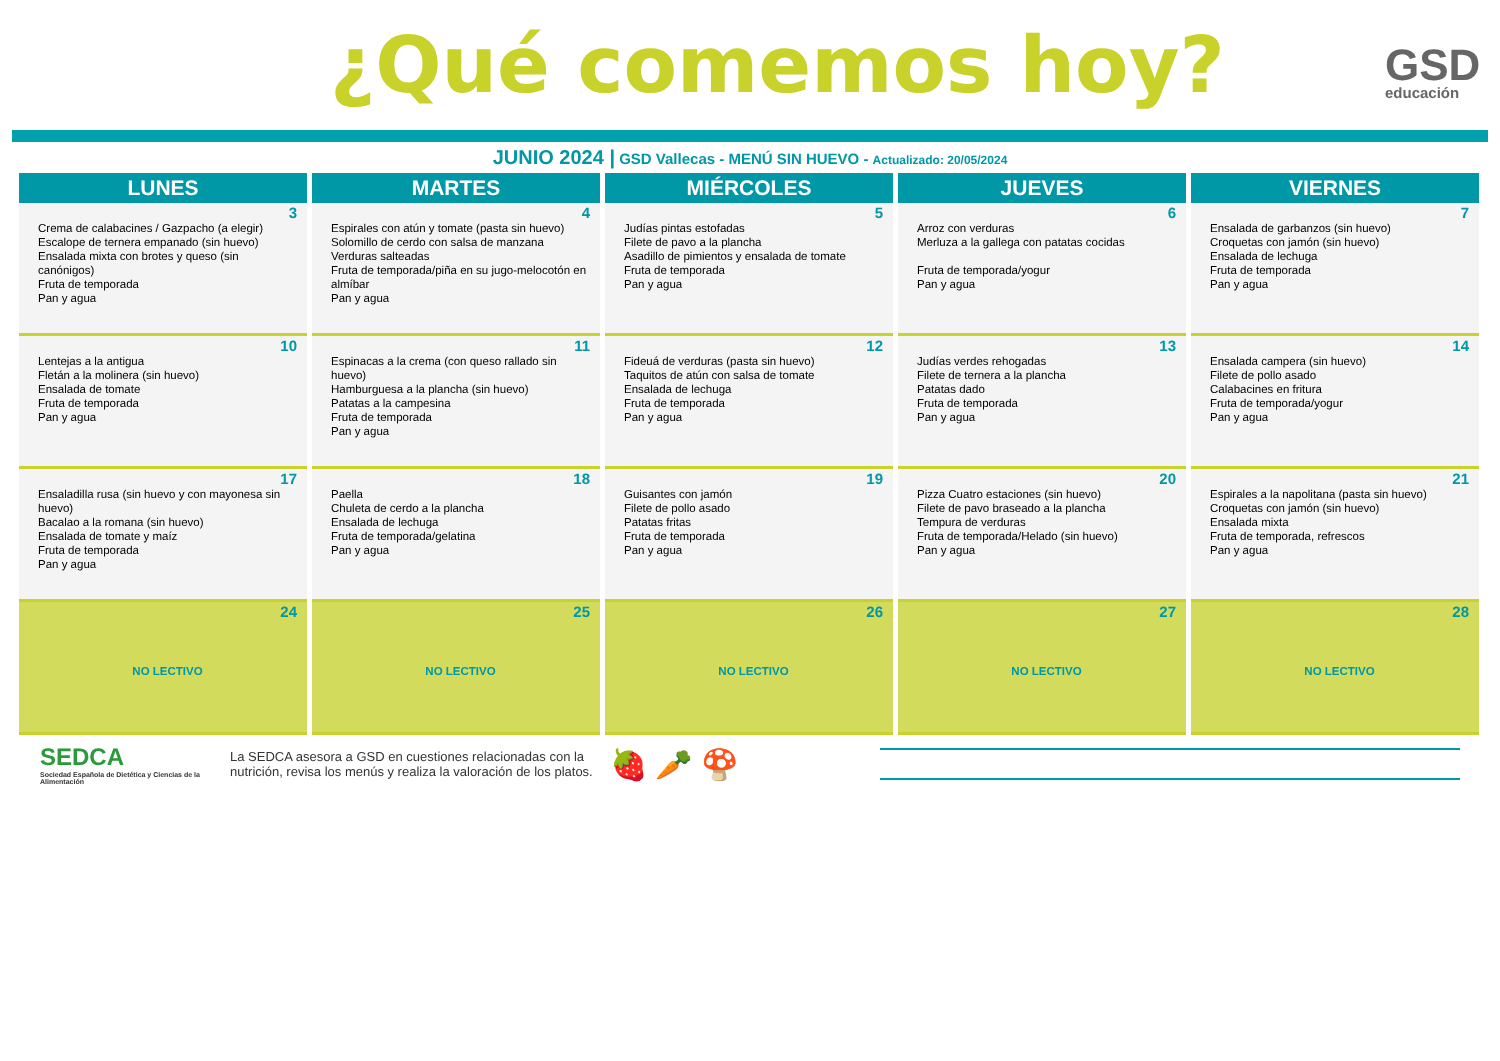¿Qué comemos hoy? GSD
educación
JUNIO 2024 | GSD Vallecas - MENÚ SIN HUEVO - Actualizado: 20/05/2024
| LUNES | MARTES | MIÉRCOLES | JUEVES | VIERNES |
| --- | --- | --- | --- | --- |
| 3 Crema de calabacines / Gazpacho (a elegir) Escalope de ternera empanado (sin huevo) Ensalada mixta con brotes y queso (sin canónigos) Fruta de temporada Pan y agua | 4 Espirales con atún y tomate (pasta sin huevo) Solomillo de cerdo con salsa de manzana Verduras salteadas Fruta de temporada/piña en su jugo-melocotón en almíbar Pan y agua | 5 Judías pintas estofadas Filete de pavo a la plancha Asadillo de pimientos y ensalada de tomate Fruta de temporada Pan y agua | 6 Arroz con verduras Merluza a la gallega con patatas cocidas Fruta de temporada/yogur Pan y agua | 7 Ensalada de garbanzos (sin huevo) Croquetas con jamón (sin huevo) Ensalada de lechuga Fruta de temporada Pan y agua |
| 10 Lentejas a la antigua Fletán a la molinera (sin huevo) Ensalada de tomate Fruta de temporada Pan y agua | 11 Espinacas a la crema (con queso rallado sin huevo) Hamburguesa a la plancha (sin huevo) Patatas a la campesina Fruta de temporada Pan y agua | 12 Fideuá de verduras (pasta sin huevo) Taquitos de atún con salsa de tomate Ensalada de lechuga Fruta de temporada Pan y agua | 13 Judías verdes rehogadas Filete de ternera a la plancha Patatas dado Fruta de temporada Pan y agua | 14 Ensalada campera (sin huevo) Filete de pollo asado Calabacines en fritura Fruta de temporada/yogur Pan y agua |
| 17 Ensaladilla rusa (sin huevo y con mayonesa sin huevo) Bacalao a la romana (sin huevo) Ensalada de tomate y maíz Fruta de temporada Pan y agua | 18 Paella Chuleta de cerdo a la plancha Ensalada de lechuga Fruta de temporada/gelatina Pan y agua | 19 Guisantes con jamón Filete de pollo asado Patatas fritas Fruta de temporada Pan y agua | 20 Pizza Cuatro estaciones (sin huevo) Filete de pavo braseado a la plancha Tempura de verduras Fruta de temporada/Helado (sin huevo) Pan y agua | 21 Espirales a la napolitana (pasta sin huevo) Croquetas con jamón (sin huevo) Ensalada mixta Fruta de temporada, refrescos Pan y agua |
| 24 NO LECTIVO | 25 NO LECTIVO | 26 NO LECTIVO | 27 NO LECTIVO | 28 NO LECTIVO |
SEDCA
Sociedad Española de Dietética y Ciencias de la Alimentación
La SEDCA asesora a GSD en cuestiones relacionadas con la nutrición, revisa los menús y realiza la valoración de los platos.
🍓 🥕 🍄